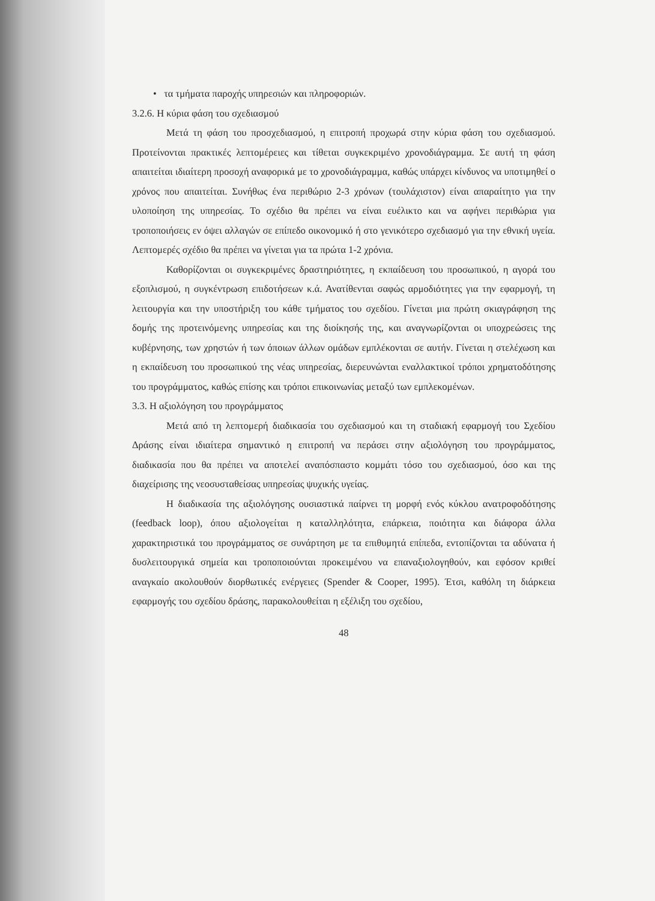• τα τμήματα παροχής υπηρεσιών και πληροφοριών.
3.2.6. Η κύρια φάση του σχεδιασμού
Μετά τη φάση του προσχεδιασμού, η επιτροπή προχωρά στην κύρια φάση του σχεδιασμού. Προτείνονται πρακτικές λεπτομέρειες και τίθεται συγκεκριμένο χρονοδιάγραμμα. Σε αυτή τη φάση απαιτείται ιδιαίτερη προσοχή αναφορικά με το χρονοδιάγραμμα, καθώς υπάρχει κίνδυνος να υποτιμηθεί ο χρόνος που απαιτείται. Συνήθως ένα περιθώριο 2-3 χρόνων (τουλάχιστον) είναι απαραίτητο για την υλοποίηση της υπηρεσίας. Το σχέδιο θα πρέπει να είναι ευέλικτο και να αφήνει περιθώρια για τροποποιήσεις εν όψει αλλαγών σε επίπεδο οικονομικό ή στο γενικότερο σχεδιασμό για την εθνική υγεία. Λεπτομερές σχέδιο θα πρέπει να γίνεται για τα πρώτα 1-2 χρόνια.
Καθορίζονται οι συγκεκριμένες δραστηριότητες, η εκπαίδευση του προσωπικού, η αγορά του εξοπλισμού, η συγκέντρωση επιδοτήσεων κ.ά. Ανατίθενται σαφώς αρμοδιότητες για την εφαρμογή, τη λειτουργία και την υποστήριξη του κάθε τμήματος του σχεδίου. Γίνεται μια πρώτη σκιαγράφηση της δομής της προτεινόμενης υπηρεσίας και της διοίκησής της, και αναγνωρίζονται οι υποχρεώσεις της κυβέρνησης, των χρηστών ή των όποιων άλλων ομάδων εμπλέκονται σε αυτήν. Γίνεται η στελέχωση και η εκπαίδευση του προσωπικού της νέας υπηρεσίας, διερευνώνται εναλλακτικοί τρόποι χρηματοδότησης του προγράμματος, καθώς επίσης και τρόποι επικοινωνίας μεταξύ των εμπλεκομένων.
3.3. Η αξιολόγηση του προγράμματος
Μετά από τη λεπτομερή διαδικασία του σχεδιασμού και τη σταδιακή εφαρμογή του Σχεδίου Δράσης είναι ιδιαίτερα σημαντικό η επιτροπή να περάσει στην αξιολόγηση του προγράμματος, διαδικασία που θα πρέπει να αποτελεί αναπόσπαστο κομμάτι τόσο του σχεδιασμού, όσο και της διαχείρισης της νεοσυσταθείσας υπηρεσίας ψυχικής υγείας.
Η διαδικασία της αξιολόγησης ουσιαστικά παίρνει τη μορφή ενός κύκλου ανατροφοδότησης (feedback loop), όπου αξιολογείται η καταλληλότητα, επάρκεια, ποιότητα και διάφορα άλλα χαρακτηριστικά του προγράμματος σε συνάρτηση με τα επιθυμητά επίπεδα, εντοπίζονται τα αδύνατα ή δυσλειτουργικά σημεία και τροποποιούνται προκειμένου να επαναξιολογηθούν, και εφόσον κριθεί αναγκαίο ακολουθούν διορθωτικές ενέργειες (Spender & Cooper, 1995). Έτσι, καθόλη τη διάρκεια εφαρμογής του σχεδίου δράσης, παρακολουθείται η εξέλιξη του σχεδίου,
48